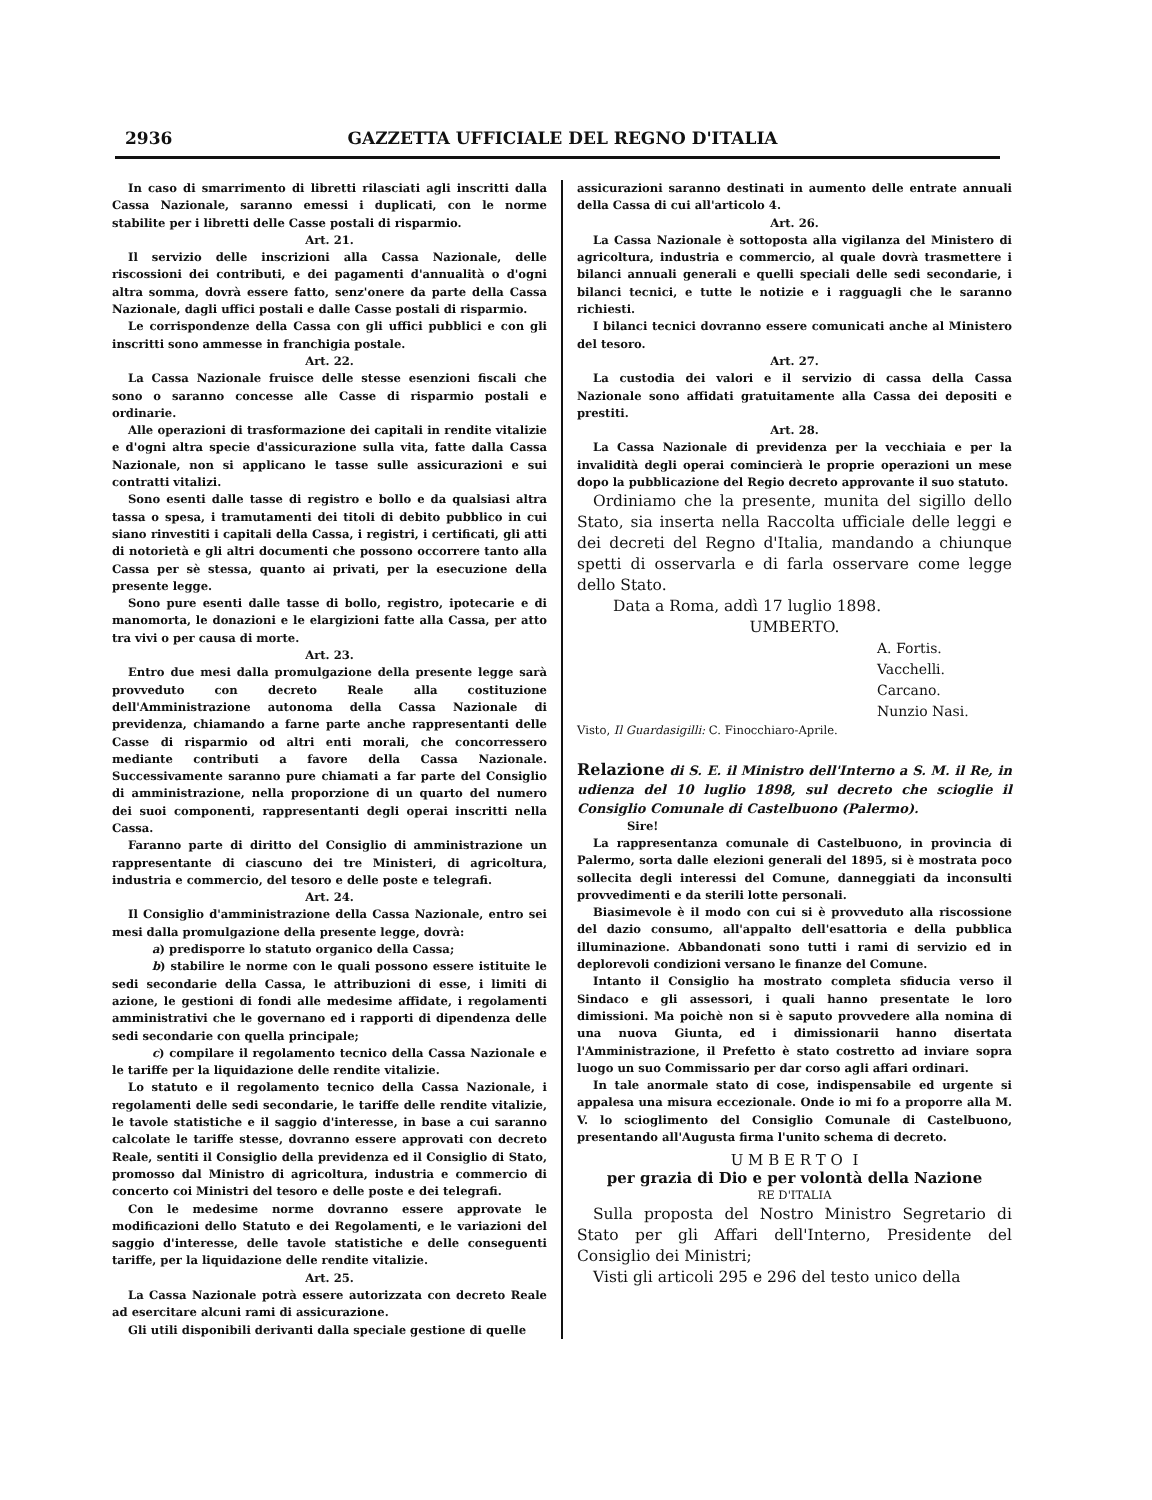2936 GAZZETTA UFFICIALE DEL REGNO D'ITALIA
In caso di smarrimento di libretti rilasciati agli inscritti dalla Cassa Nazionale, saranno emessi i duplicati, con le norme stabilite per i libretti delle Casse postali di risparmio.
Art. 21.
Il servizio delle inscrizioni alla Cassa Nazionale, delle riscossioni dei contributi, e dei pagamenti d'annualità o d'ogni altra somma, dovrà essere fatto, senz'onere da parte della Cassa Nazionale, dagli uffici postali e dalle Casse postali di risparmio.
Le corrispondenze della Cassa con gli uffici pubblici e con gli inscritti sono ammesse in franchigia postale.
Art. 22.
La Cassa Nazionale fruisce delle stesse esenzioni fiscali che sono o saranno concesse alle Casse di risparmio postali e ordinarie.
Alle operazioni di trasformazione dei capitali in rendite vitalizie e d'ogni altra specie d'assicurazione sulla vita, fatte dalla Cassa Nazionale, non si applicano le tasse sulle assicurazioni e sui contratti vitalizi.
Sono esenti dalle tasse di registro e bollo e da qualsiasi altra tassa o spesa, i tramutamenti dei titoli di debito pubblico in cui siano rinvestiti i capitali della Cassa, i registri, i certificati, gli atti di notorietà e gli altri documenti che possono occorrere tanto alla Cassa per sè stessa, quanto ai privati, per la esecuzione della presente legge.
Sono pure esenti dalle tasse di bollo, registro, ipotecarie e di manomorta, le donazioni e le elargizioni fatte alla Cassa, per atto tra vivi o per causa di morte.
Art. 23.
Entro due mesi dalla promulgazione della presente legge sarà provveduto con decreto Reale alla costituzione dell'Amministrazione autonoma della Cassa Nazionale di previdenza, chiamando a farne parte anche rappresentanti delle Casse di risparmio od altri enti morali, che concorressero mediante contributi a favore della Cassa Nazionale. Successivamente saranno pure chiamati a far parte del Consiglio di amministrazione, nella proporzione di un quarto del numero dei suoi componenti, rappresentanti degli operai inscritti nella Cassa.
Faranno parte di diritto del Consiglio di amministrazione un rappresentante di ciascuno dei tre Ministeri, di agricoltura, industria e commercio, del tesoro e delle poste e telegrafi.
Art. 24.
Il Consiglio d'amministrazione della Cassa Nazionale, entro sei mesi dalla promulgazione della presente legge, dovrà:
a) predisporre lo statuto organico della Cassa;
b) stabilire le norme con le quali possono essere istituite le sedi secondarie della Cassa, le attribuzioni di esse, i limiti di azione, le gestioni di fondi alle medesime affidate, i regolamenti amministrativi che le governano ed i rapporti di dipendenza delle sedi secondarie con quella principale;
c) compilare il regolamento tecnico della Cassa Nazionale e le tariffe per la liquidazione delle rendite vitalizie.
Lo statuto e il regolamento tecnico della Cassa Nazionale, i regolamenti delle sedi secondarie, le tariffe delle rendite vitalizie, le tavole statistiche e il saggio d'interesse, in base a cui saranno calcolate le tariffe stesse, dovranno essere approvati con decreto Reale, sentiti il Consiglio della previdenza ed il Consiglio di Stato, promosso dal Ministro di agricoltura, industria e commercio di concerto coi Ministri del tesoro e delle poste e dei telegrafi.
Con le medesime norme dovranno essere approvate le modificazioni dello Statuto e dei Regolamenti, e le variazioni del saggio d'interesse, delle tavole statistiche e delle conseguenti tariffe, per la liquidazione delle rendite vitalizie.
Art. 25.
La Cassa Nazionale potrà essere autorizzata con decreto Reale ad esercitare alcuni rami di assicurazione.
Gli utili disponibili derivanti dalla speciale gestione di quelle
assicurazioni saranno destinati in aumento delle entrate annuali della Cassa di cui all'articolo 4.
Art. 26.
La Cassa Nazionale è sottoposta alla vigilanza del Ministero di agricoltura, industria e commercio, al quale dovrà trasmettere i bilanci annuali generali e quelli speciali delle sedi secondarie, i bilanci tecnici, e tutte le notizie e i ragguagli che le saranno richiesti.
I bilanci tecnici dovranno essere comunicati anche al Ministero del tesoro.
Art. 27.
La custodia dei valori e il servizio di cassa della Cassa Nazionale sono affidati gratuitamente alla Cassa dei depositi e prestiti.
Art. 28.
La Cassa Nazionale di previdenza per la vecchiaia e per la invalidità degli operai comincierà le proprie operazioni un mese dopo la pubblicazione del Regio decreto approvante il suo statuto.
Ordiniamo che la presente, munita del sigillo dello Stato, sia inserta nella Raccolta ufficiale delle leggi e dei decreti del Regno d'Italia, mandando a chiunque spetti di osservarla e di farla osservare come legge dello Stato.
Data a Roma, addì 17 luglio 1898.
UMBERTO.
A. Fortis.
Vacchelli.
Carcano.
Nunzio Nasi.
Visto, Il Guardasigilli: C. Finocchiaro-Aprile.
Relazione di S. E. il Ministro dell'Interno a S. M. il Re, in udienza del 10 luglio 1898, sul decreto che scioglie il Consiglio Comunale di Castelbuono (Palermo).
Sire!
La rappresentanza comunale di Castelbuono, in provincia di Palermo, sorta dalle elezioni generali del 1895, si è mostrata poco sollecita degli interessi del Comune, danneggiati da inconsulti provvedimenti e da sterili lotte personali.
Biasimevole è il modo con cui si è provveduto alla riscossione del dazio consumo, all'appalto dell'esattoria e della pubblica illuminazione. Abbandonati sono tutti i rami di servizio ed in deplorevoli condizioni versano le finanze del Comune.
Intanto il Consiglio ha mostrato completa sfiducia verso il Sindaco e gli assessori, i quali hanno presentate le loro dimissioni. Ma poichè non si è saputo provvedere alla nomina di una nuova Giunta, ed i dimissionarii hanno disertata l'Amministrazione, il Prefetto è stato costretto ad inviare sopra luogo un suo Commissario per dar corso agli affari ordinari.
In tale anormale stato di cose, indispensabile ed urgente si appalesa una misura eccezionale. Onde io mi fo a proporre alla M. V. lo scioglimento del Consiglio Comunale di Castelbuono, presentando all'Augusta firma l'unito schema di decreto.
U M B E R T O I
per grazia di Dio e per volontà della Nazione
RE D'ITALIA
Sulla proposta del Nostro Ministro Segretario di Stato per gli Affari dell'Interno, Presidente del Consiglio dei Ministri;
Visti gli articoli 295 e 296 del testo unico della